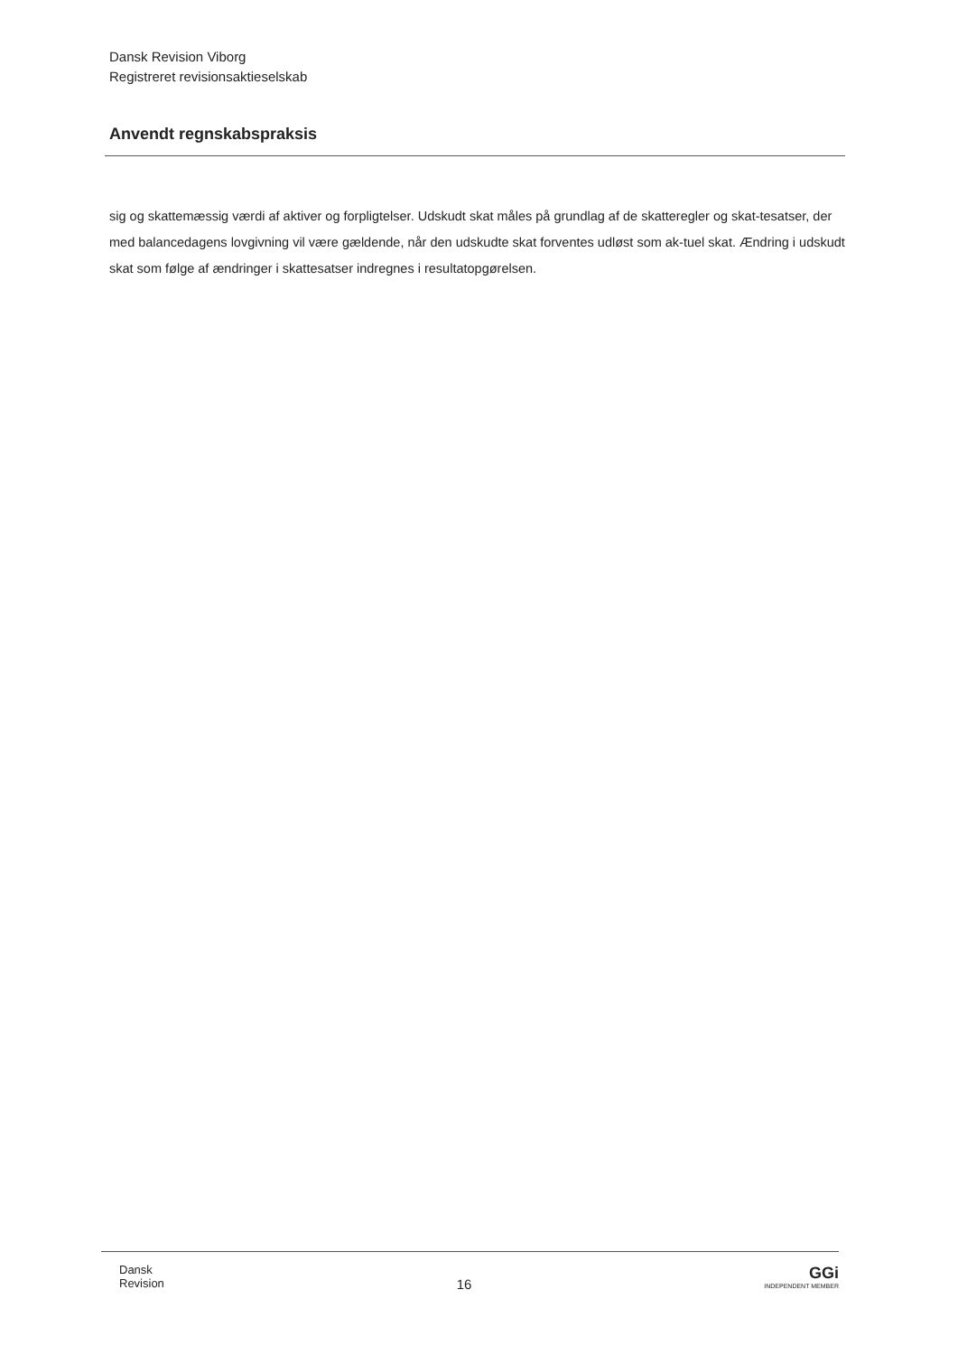Dansk Revision Viborg
Registreret revisionsaktieselskab
Anvendt regnskabspraksis
sig og skattemæssig værdi af aktiver og forpligtelser. Udskudt skat måles på grundlag af de skatteregler og skat-tesatser, der med balancedagens lovgivning vil være gældende, når den udskudte skat forventes udløst som ak-tuel skat. Ændring i udskudt skat som følge af ændringer i skattesatser indregnes i resultatopgørelsen.
Dansk
Revision
16
GGi
INDEPENDENT MEMBER